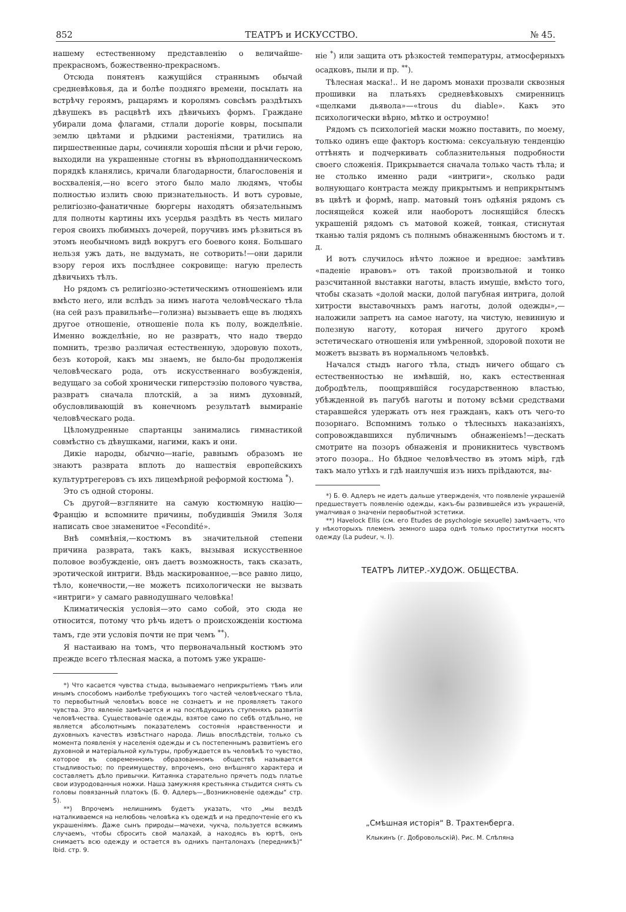852 ТЕАТРЪ и ИСКУССТВО. № 45.
нашему естественному представленію о величайше-прекрасномъ, божественно-прекрасномъ.
Отсюда понятенъ кажущійся страннымъ обычай средневѣковья, да и болѣе поздняго времени, посылать на встрѣчу героямъ, рыцарямъ и королямъ совсѣмъ раздѣтыхъ дѣвушекъ въ расцвѣтѣ ихъ дѣвичьихъ формъ. Граждане убирали дома флагами, стлали дорогіе ковры, посыпали землю цвѣтами и рѣдкими растеніями, тратились на пиршественные дары, сочиняли хорошія пѣсни и рѣчи герою, выходили на украшенные стогны въ вѣрноподданническомъ порядкѣ кланялись, кричали благодарности, благословенія и восхваленія,—но всего этого было мало людямъ, чтобы полностью излить свою признательность. И вотъ суровые, религіозно-фанатичные бюргеры находятъ обязательнымъ для полноты картины ихъ усердья раздѣть въ честь милаго героя своихъ любимыхъ дочерей, поручивъ имъ рѣзвиться въ этомъ необычномъ видѣ вокругъ его боевого коня. Большаго нельзя ужъ дать, не выдумать, не сотворить!—они дарили взору героя ихъ послѣднее сокровище: нагую прелесть дѣвичьихъ тѣлъ.
Но рядомъ съ религіозно-эстетическимъ отношеніемъ или вмѣсто него, или вслѣдъ за нимъ нагота человѣческаго тѣла (на сей разъ правильнѣе—голизна) вызываетъ еще въ людяхъ другое отношеніе, отношеніе пола къ полу, вожделѣніе. Именно вожделѣніе, но не развратъ, что надо твердо помнить, трезво различая естественную, здоровую похоть, безъ которой, какъ мы знаемъ, не было-бы продолженія человѣческаго рода, отъ искусственнаго возбужденія, ведущаго за собой хронически гиперстэзію полового чувства, развратъ сначала плотскій, а за нимъ духовный, обусловливающій въ конечномъ результатѣ вымираніе человѣческаго рода.
Цѣломудренные спартанцы занимались гимнастикой совмѣстно съ дѣвушками, нагими, какъ и они.
Дикіе народы, обычно—нагіе, равнымъ образомъ не знаютъ разврата вплоть до нашествія европейскихъ культуртрегеровъ съ ихъ лицемѣрной реформой костюма <sup>*</sup>).
Это съ одной стороны.
Съ другой—взгляните на самую костюмную націю—Францію и вспомните причины, побудившія Эмиля Золя написать свое знаменитое «Fecondité».
Внѣ сомнѣнія,—костюмъ въ значительной степени причина разврата, такъ какъ, вызывая искусственное половое возбужденіе, онъ даетъ возможность, такъ сказать, эротической интриги. Вѣдь маскированное,—все равно лицо, тѣло, конечности,—не можетъ психологически не вызвать «интриги» у самаго равнодушнаго человѣка!
Климатическія условія—это само собой, это сюда не относится, потому что рѣчь идетъ о происхожденіи костюма тамъ, где эти условія почти не при чемъ <sup>**</sup>).
Я настаиваю на томъ, что первоначальный костюмъ это прежде всего тѣлесная маска, а потомъ уже украше-
*) Что касается чувства стыда, вызываемаго неприкрытіемъ тѣмъ или инымъ способомъ наиболѣе требующихъ того частей человѣческаго тѣла, то первобытный человѣкъ вовсе не сознаетъ и не проявляетъ такого чувства. Это явленіе замѣчается и на послѣдующихъ ступеняхъ развитія человѣчества. Существованіе одежды, взятое само по себѣ отдѣльно, не является абсолютнымъ показателемъ состоянія нравственности и духовныхъ качествъ извѣстнаго народа. Лишь впослѣдствіи, только съ момента появленія у населенія одежды и съ постепеннымъ развитіемъ его духовной и матеріальной культуры, пробуждается въ человѣкѣ то чувство, которое въ современномъ образованномъ обществѣ называется стыдливостью; по преимуществу, впрочемъ, оно внѣшняго характера и составляетъ дѣло привычки. Китаянка старательно прячетъ подъ платье свои изуродованныя ножки. Наша замужняя крестьянка стыдится снять съ головы повязанный платокъ (Б. Ѳ. Адлеръ—„Возникновеніе одежды“ стр. 5).
**) Впрочемъ нелишнимъ будетъ указать, что „мы вездѣ наталкиваемся на нелюбовь человѣка къ одеждѣ и на предпочтеніе его къ украшеніямъ. Даже сынъ природы—мачехи, чукча, пользуется всякимъ случаемъ, чтобы сбросить свой малахай, а находясь въ юртѣ, онъ снимаетъ всю одежду и остается въ однихъ панталонахъ (передникѣ)“ Ibid. стр. 9.
ніе <sup>*</sup>) или защита отъ рѣзкостей температуры, атмосферныхъ осадковъ, пыли и пр. <sup>**</sup>).
Тѣлесная маска!.. И не даромъ монахи прозвали сквозныя прошивки на платьяхъ средневѣковыхъ смиренницъ «щелками дьявола»—«trous du diable». Какъ это психологически вѣрно, мѣтко и остроумно!
Рядомъ съ психологіей маски можно поставить, по моему, только одинъ еще факторъ костюма: сексуальную тенденцію оттѣнять и подчеркивать соблазнительныя подробности своего сложенія. Прикрывается сначала только часть тѣла; и не столько именно ради «интриги», сколько ради волнующаго контраста между прикрытымъ и неприкрытымъ въ цвѣтѣ и формѣ, напр. матовый тонъ одѣянія рядомъ съ лоснящейся кожей или наоборотъ лоснящійся блескъ украшеній рядомъ съ матовой кожей, тонкая, стиснутая тканью талія рядомъ съ полнымъ обнаженнымъ бюстомъ и т. д.
И вотъ случилось нѣчто ложное и вредное: замѣтивъ «паденіе нравовъ» отъ такой произвольной и тонко разсчитанной выставки наготы, власть имущіе, вмѣсто того, чтобы сказать «долой маски, долой пагубная интрига, долой хитрости выставочныхъ рамъ наготы, долой одежды»,—наложили запретъ на самое наготу, на чистую, невинную и полезную наготу, которая ничего другого кромѣ эстетическаго отношенія или умѣренной, здоровой похоти не можетъ вызвать въ нормальномъ человѣкѣ.
Начался стыдъ нагого тѣла, стыдъ ничего общаго съ естественностью не имѣвшій, но, какъ естественная добродѣтель, поощрявшійся государственною властью, убѣжденной въ пагубѣ наготы и потому всѣми средствами старавшейся удержать отъ нея гражданъ, какъ отъ чего-то позорнаго. Вспомнимъ только о тѣлесныхъ наказаніяхъ, сопровождавшихся публичнымъ обнаженіемъ!—дескать смотрите на позоръ обнаженія и проникнитесь чувствомъ этого позора.. Но бѣдное человѣчество въ этомъ мірѣ, гдѣ такъ мало утѣхъ и гдѣ наилучшія изъ нихъ пріѣдаются, вы-
*) Б. Ѳ. Адлеръ не идетъ дальше утвержденія, что появленіе украшеній предшествуетъ появленію одежды, какъ-бы развившейся изъ украшеній, умалчивая о значеніи первобытной эстетики.
**) Havelock Ellis (см. его Etudes de psychologie sexuelle) замѣчаетъ, что у нѣкоторыхъ племенъ земного шара однѣ только проститутки носятъ одежду (La pudeur, ч. I).
ТЕАТРЪ ЛИТЕР.-ХУДОЖ. ОБЩЕСТВА.
„Смѣшная исторія“ В. Трахтенберга.
Клыкинъ (г. Добровольскій). Рис. М. Слѣпяна